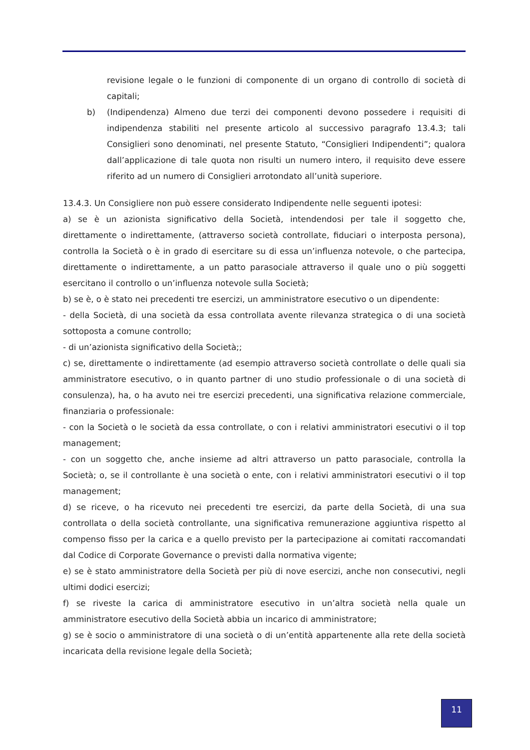revisione legale o le funzioni di componente di un organo di controllo di società di capitali;
b) (Indipendenza) Almeno due terzi dei componenti devono possedere i requisiti di indipendenza stabiliti nel presente articolo al successivo paragrafo 13.4.3; tali Consiglieri sono denominati, nel presente Statuto, “Consiglieri Indipendenti”; qualora dall’applicazione di tale quota non risulti un numero intero, il requisito deve essere riferito ad un numero di Consiglieri arrotondato all’unità superiore.
13.4.3. Un Consigliere non può essere considerato Indipendente nelle seguenti ipotesi:
a) se è un azionista significativo della Società, intendendosi per tale il soggetto che, direttamente o indirettamente, (attraverso società controllate, fiduciari o interposta persona), controlla la Società o è in grado di esercitare su di essa un’influenza notevole, o che partecipa, direttamente o indirettamente, a un patto parasociale attraverso il quale uno o più soggetti esercitano il controllo o un’influenza notevole sulla Società;
b) se è, o è stato nei precedenti tre esercizi, un amministratore esecutivo o un dipendente:
- della Società, di una società da essa controllata avente rilevanza strategica o di una società sottoposta a comune controllo;
- di un’azionista significativo della Società;;
c) se, direttamente o indirettamente (ad esempio attraverso società controllate o delle quali sia amministratore esecutivo, o in quanto partner di uno studio professionale o di una società di consulenza), ha, o ha avuto nei tre esercizi precedenti, una significativa relazione commerciale, finanziaria o professionale:
- con la Società o le società da essa controllate, o con i relativi amministratori esecutivi o il top management;
- con un soggetto che, anche insieme ad altri attraverso un patto parasociale, controlla la Società; o, se il controllante è una società o ente, con i relativi amministratori esecutivi o il top management;
d) se riceve, o ha ricevuto nei precedenti tre esercizi, da parte della Società, di una sua controllata o della società controllante, una significativa remunerazione aggiuntiva rispetto al compenso fisso per la carica e a quello previsto per la partecipazione ai comitati raccomandati dal Codice di Corporate Governance o previsti dalla normativa vigente;
e) se è stato amministratore della Società per più di nove esercizi, anche non consecutivi, negli ultimi dodici esercizi;
f) se riveste la carica di amministratore esecutivo in un’altra società nella quale un amministratore esecutivo della Società abbia un incarico di amministratore;
g) se è socio o amministratore di una società o di un’entità appartenente alla rete della società incaricata della revisione legale della Società;
11